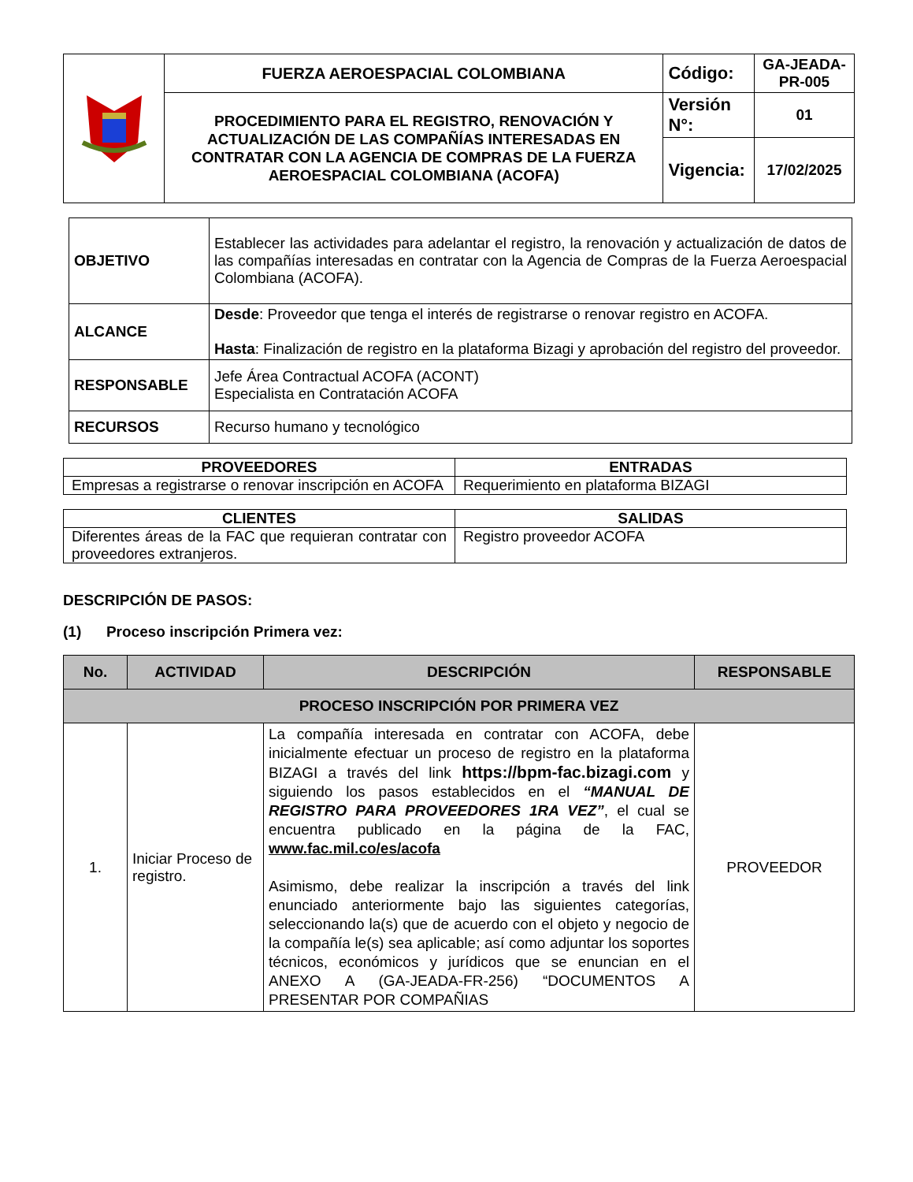| | FUERZA AEROESPACIAL COLOMBIANA | Código: | GA-JEADA-PR-005 |
| | PROCEDIMIENTO PARA EL REGISTRO, RENOVACIÓN Y ACTUALIZACIÓN DE LAS COMPAÑÍAS INTERESADAS EN CONTRATAR CON LA AGENCIA DE COMPRAS DE LA FUERZA AEROESPACIAL COLOMBIANA (ACOFA) | Versión N°: | 01 |
| | | Vigencia: | 17/02/2025 |
| OBJETIVO | Establecer las actividades para adelantar el registro, la renovación y actualización de datos de las compañías interesadas en contratar con la Agencia de Compras de la Fuerza Aeroespacial Colombiana (ACOFA). |
| ALCANCE | Desde : Proveedor que tenga el interés de registrarse o renovar registro en ACOFA. Hasta : Finalización de registro en la plataforma Bizagi y aprobación del registro del proveedor. |
| RESPONSABLE | Jefe Área Contractual ACOFA (ACONT) Especialista en Contratación ACOFA |
| RECURSOS | Recurso humano y tecnológico |
| PROVEEDORES | ENTRADAS |
| --- | --- |
| Empresas a registrarse o renovar inscripción en ACOFA | Requerimiento en plataforma BIZAGI |
| CLIENTES | SALIDAS |
| --- | --- |
| Diferentes áreas de la FAC que requieran contratar con proveedores extranjeros. | Registro proveedor ACOFA |
DESCRIPCIÓN DE PASOS:
(1) Proceso inscripción Primera vez:
| No. | ACTIVIDAD | DESCRIPCIÓN | RESPONSABLE |
| --- | --- | --- | --- |
| PROCESO INSCRIPCIÓN POR PRIMERA VEZ | | | |
| 1. | Iniciar Proceso de registro. | La compañía interesada en contratar con ACOFA, debe inicialmente efectuar un proceso de registro en la plataforma BIZAGI a través del link https://bpm-fac.bizagi.com y siguiendo los pasos establecidos en el “MANUAL DE REGISTRO PARA PROVEEDORES 1RA VEZ” , el cual se encuentra publicado en la página de la FAC, www.fac.mil.co/es/acofa Asimismo, debe realizar la inscripción a través del link enunciado anteriormente bajo las siguientes categorías, seleccionando la(s) que de acuerdo con el objeto y negocio de la compañía le(s) sea aplicable; así como adjuntar los soportes técnicos, económicos y jurídicos que se enuncian en el ANEXO A (GA-JEADA-FR-256) “DOCUMENTOS A PRESENTAR POR COMPAÑIAS | PROVEEDOR |